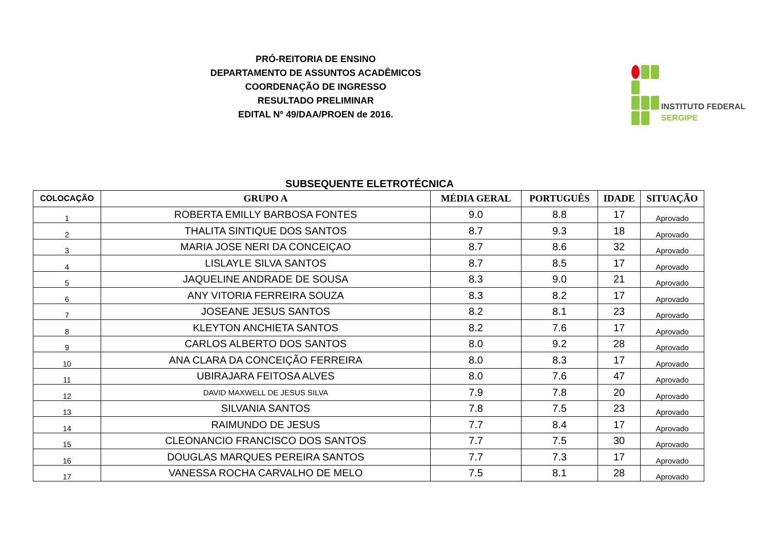PRÓ-REITORIA DE ENSINO
DEPARTAMENTO DE ASSUNTOS ACADÊMICOS
COORDENAÇÃO DE INGRESSO
RESULTADO PRELIMINAR
EDITAL Nº 49/DAA/PROEN de 2016.
INSTITUTO FEDERAL
SERGIPE
SUBSEQUENTE ELETROTÉCNICA
| COLOCAÇÃO | GRUPO A | MÉDIA GERAL | PORTUGUÊS | IDADE | SITUAÇÃO |
| --- | --- | --- | --- | --- | --- |
| 1 | ROBERTA EMILLY BARBOSA FONTES | 9.0 | 8.8 | 17 | Aprovado |
| 2 | THALITA SINTIQUE DOS SANTOS | 8.7 | 9.3 | 18 | Aprovado |
| 3 | MARIA JOSE NERI DA CONCEIÇAO | 8.7 | 8.6 | 32 | Aprovado |
| 4 | LISLAYLE SILVA SANTOS | 8.7 | 8.5 | 17 | Aprovado |
| 5 | JAQUELINE ANDRADE DE SOUSA | 8.3 | 9.0 | 21 | Aprovado |
| 6 | ANY VITORIA FERREIRA SOUZA | 8.3 | 8.2 | 17 | Aprovado |
| 7 | JOSEANE JESUS SANTOS | 8.2 | 8.1 | 23 | Aprovado |
| 8 | KLEYTON ANCHIETA SANTOS | 8.2 | 7.6 | 17 | Aprovado |
| 9 | CARLOS ALBERTO DOS SANTOS | 8.0 | 9.2 | 28 | Aprovado |
| 10 | ANA CLARA DA CONCEIÇÃO FERREIRA | 8.0 | 8.3 | 17 | Aprovado |
| 11 | UBIRAJARA FEITOSA ALVES | 8.0 | 7.6 | 47 | Aprovado |
| 12 | DAVID MAXWELL DE JESUS SILVA | 7.9 | 7.8 | 20 | Aprovado |
| 13 | SILVANIA SANTOS | 7.8 | 7.5 | 23 | Aprovado |
| 14 | RAIMUNDO DE JESUS | 7.7 | 8.4 | 17 | Aprovado |
| 15 | CLEONANCIO FRANCISCO DOS SANTOS | 7.7 | 7.5 | 30 | Aprovado |
| 16 | DOUGLAS MARQUES PEREIRA SANTOS | 7.7 | 7.3 | 17 | Aprovado |
| 17 | VANESSA ROCHA CARVALHO DE MELO | 7.5 | 8.1 | 28 | Aprovado |